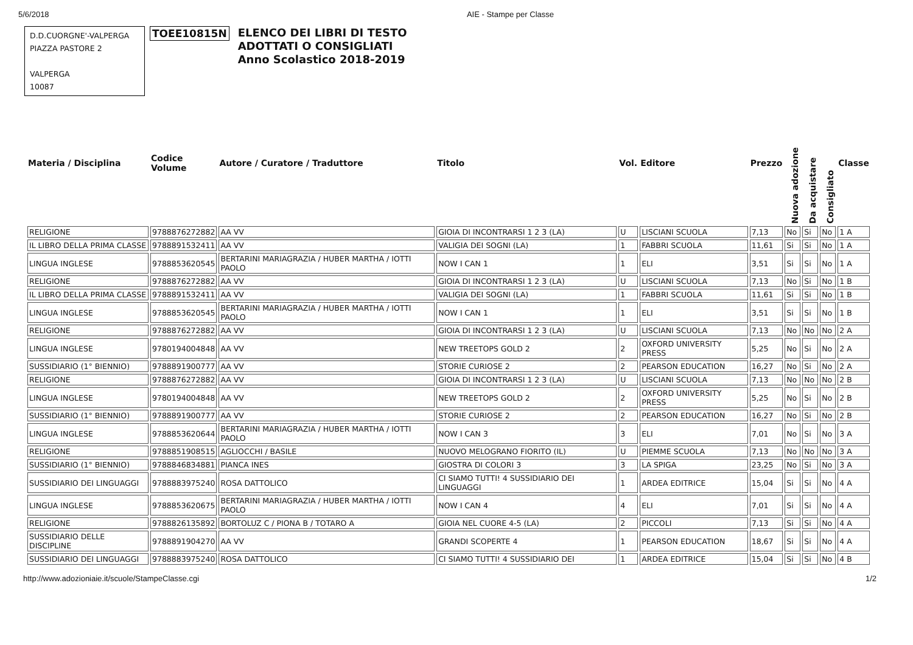5/6/2018 AIE - Stampe per Classe
D.D.CUORGNE'-VALPERGA
PIAZZA PASTORE 2
VALPERGA
10087
TOEE10815N
ELENCO DEI LIBRI DI TESTO
ADOTTATI O CONSIGLIATI
Anno Scolastico 2018-2019
| Materia / Disciplina | Codice Volume | Autore / Curatore / Traduttore | Titolo | Vol. | Editore | Prezzo | Nuova adozione | Da acquistare | Consigliato | Classe |
| --- | --- | --- | --- | --- | --- | --- | --- | --- | --- | --- |
| RELIGIONE | 9788876272882 | AA VV | GIOIA DI INCONTRARSI 1 2 3 (LA) | U | LISCIANI SCUOLA | 7,13 | No | Si | No | 1 A |
| IL LIBRO DELLA PRIMA CLASSE | 9788891532411 | AA VV | VALIGIA DEI SOGNI (LA) | 1 | FABBRI SCUOLA | 11,61 | Si | Si | No | 1 A |
| LINGUA INGLESE | 9788853620545 | BERTARINI MARIAGRAZIA / HUBER MARTHA / IOTTI PAOLO | NOW I CAN 1 | 1 | ELI | 3,51 | Si | Si | No | 1 A |
| RELIGIONE | 9788876272882 | AA VV | GIOIA DI INCONTRARSI 1 2 3 (LA) | U | LISCIANI SCUOLA | 7,13 | No | Si | No | 1 B |
| IL LIBRO DELLA PRIMA CLASSE | 9788891532411 | AA VV | VALIGIA DEI SOGNI (LA) | 1 | FABBRI SCUOLA | 11,61 | Si | Si | No | 1 B |
| LINGUA INGLESE | 9788853620545 | BERTARINI MARIAGRAZIA / HUBER MARTHA / IOTTI PAOLO | NOW I CAN 1 | 1 | ELI | 3,51 | Si | Si | No | 1 B |
| RELIGIONE | 9788876272882 | AA VV | GIOIA DI INCONTRARSI 1 2 3 (LA) | U | LISCIANI SCUOLA | 7,13 | No | No | No | 2 A |
| LINGUA INGLESE | 9780194004848 | AA VV | NEW TREETOPS GOLD 2 | 2 | OXFORD UNIVERSITY PRESS | 5,25 | No | Si | No | 2 A |
| SUSSIDIARIO (1° BIENNIO) | 9788891900777 | AA VV | STORIE CURIOSE 2 | 2 | PEARSON EDUCATION | 16,27 | No | Si | No | 2 A |
| RELIGIONE | 9788876272882 | AA VV | GIOIA DI INCONTRARSI 1 2 3 (LA) | U | LISCIANI SCUOLA | 7,13 | No | No | No | 2 B |
| LINGUA INGLESE | 9780194004848 | AA VV | NEW TREETOPS GOLD 2 | 2 | OXFORD UNIVERSITY PRESS | 5,25 | No | Si | No | 2 B |
| SUSSIDIARIO (1° BIENNIO) | 9788891900777 | AA VV | STORIE CURIOSE 2 | 2 | PEARSON EDUCATION | 16,27 | No | Si | No | 2 B |
| LINGUA INGLESE | 9788853620644 | BERTARINI MARIAGRAZIA / HUBER MARTHA / IOTTI PAOLO | NOW I CAN 3 | 3 | ELI | 7,01 | No | Si | No | 3 A |
| RELIGIONE | 9788851908515 | AGLIOCCHI / BASILE | NUOVO MELOGRANO FIORITO (IL) | U | PIEMME SCUOLA | 7,13 | No | No | No | 3 A |
| SUSSIDIARIO (1° BIENNIO) | 9788846834881 | PIANCA INES | GIOSTRA DI COLORI 3 | 3 | LA SPIGA | 23,25 | No | Si | No | 3 A |
| SUSSIDIARIO DEI LINGUAGGI | 9788883975240 | ROSA DATTOLICO | CI SIAMO TUTTI! 4 SUSSIDIARIO DEI LINGUAGGI | 1 | ARDEA EDITRICE | 15,04 | Si | Si | No | 4 A |
| LINGUA INGLESE | 9788853620675 | BERTARINI MARIAGRAZIA / HUBER MARTHA / IOTTI PAOLO | NOW I CAN 4 | 4 | ELI | 7,01 | Si | Si | No | 4 A |
| RELIGIONE | 9788826135892 | BORTOLUZ C / PIONA B / TOTARO A | GIOIA NEL CUORE 4-5 (LA) | 2 | PICCOLI | 7,13 | Si | Si | No | 4 A |
| SUSSIDIARIO DELLE DISCIPLINE | 9788891904270 | AA VV | GRANDI SCOPERTE 4 | 1 | PEARSON EDUCATION | 18,67 | Si | Si | No | 4 A |
| SUSSIDIARIO DEI LINGUAGGI | 9788883975240 | ROSA DATTOLICO | CI SIAMO TUTTI! 4 SUSSIDIARIO DEI | 1 | ARDEA EDITRICE | 15,04 | Si | Si | No | 4 B |
http://www.adozioniaie.it/scuole/StampeClasse.cgi 1/2